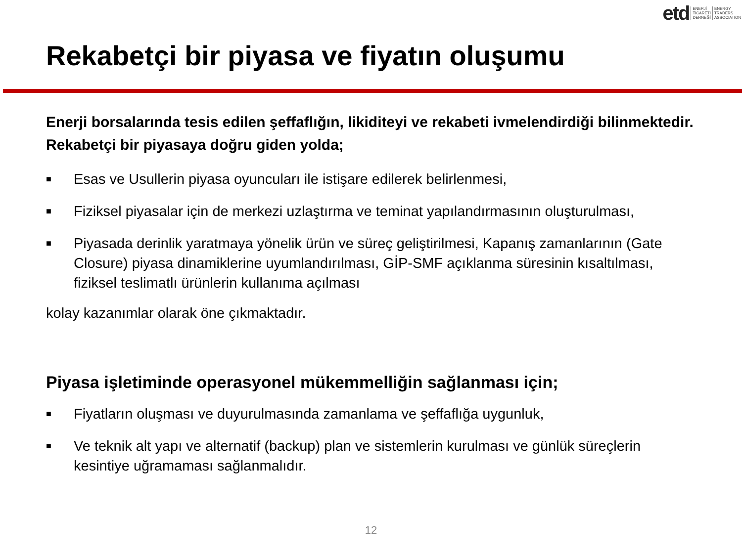etd ENERJİ
TİCARETİ
DERNEĞİ ENERGY
TRADERS
ASSOCIATION
Rekabetçi bir piyasa ve fiyatın oluşumu
Enerji borsalarında tesis edilen şeffaflığın, likiditeyi ve rekabeti ivmelendirdiği bilinmektedir. Rekabetçi bir piyasaya doğru giden yolda;
■ Esas ve Usullerin piyasa oyuncuları ile istişare edilerek belirlenmesi,
■ Fiziksel piyasalar için de merkezi uzlaştırma ve teminat yapılandırmasının oluşturulması,
■ Piyasada derinlik yaratmaya yönelik ürün ve süreç geliştirilmesi, Kapanış zamanlarının (Gate Closure) piyasa dinamiklerine uyumlandırılması, GİP-SMF açıklanma süresinin kısaltılması, fiziksel teslimatlı ürünlerin kullanıma açılması
kolay kazanımlar olarak öne çıkmaktadır.
Piyasa işletiminde operasyonel mükemmelliğin sağlanması için;
■ Fiyatların oluşması ve duyurulmasında zamanlama ve şeffaflığa uygunluk,
■ Ve teknik alt yapı ve alternatif (backup) plan ve sistemlerin kurulması ve günlük süreçlerin kesintiye uğramaması sağlanmalıdır.
12